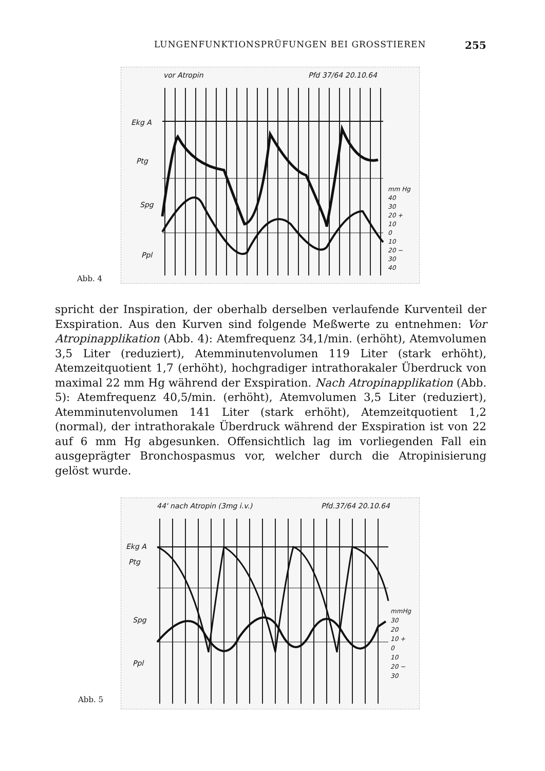LUNGENFUNKTIONSPRÜFUNGEN BEI GROSSTIEREN 255
vor Atropin Pfd 37/64 20.10.64
Ekg A
Ptg
Spg
Ppl
mm Hg
40
30
20 +
10
0
10
20 −
30
40
Abb. 4
spricht der Inspiration, der oberhalb derselben verlaufende Kurventeil der Exspiration. Aus den Kurven sind folgende Meßwerte zu entnehmen: Vor Atropinapplikation (Abb. 4): Atemfrequenz 34,1/min. (erhöht), Atemvolumen 3,5 Liter (reduziert), Atemminutenvolumen 119 Liter (stark erhöht), Atemzeitquotient 1,7 (erhöht), hochgradiger intrathorakaler Überdruck von maximal 22 mm Hg während der Exspiration. Nach Atropinapplikation (Abb. 5): Atemfrequenz 40,5/min. (erhöht), Atemvolumen 3,5 Liter (reduziert), Atemminutenvolumen 141 Liter (stark erhöht), Atemzeitquotient 1,2 (normal), der intrathorakale Überdruck während der Exspiration ist von 22 auf 6 mm Hg abgesunken. Offensichtlich lag im vorliegenden Fall ein ausgeprägter Bronchospasmus vor, welcher durch die Atropinisierung gelöst wurde.
44' nach Atropin (3mg i.v.) Pfd.37/64 20.10.64
Ekg A
Ptg
Spg
Ppl
mmHg
30
20
10 +
0
10
20 −
30
Abb. 5